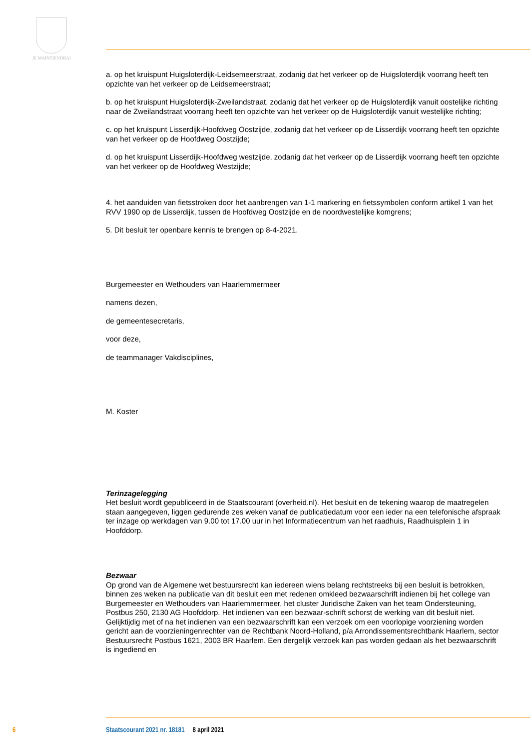JE MAINTIENDRAI
a. op het kruispunt Huigsloterdijk-Leidsemeerstraat, zodanig dat het verkeer op de Huigsloterdijk voorrang heeft ten opzichte van het verkeer op de Leidsemeerstraat;
b. op het kruispunt Huigsloterdijk-Zweilandstraat, zodanig dat het verkeer op de Huigsloterdijk vanuit oostelijke richting naar de Zweilandstraat voorrang heeft ten opzichte van het verkeer op de Huigsloterdijk vanuit westelijke richting;
c. op het kruispunt Lisserdijk-Hoofdweg Oostzijde, zodanig dat het verkeer op de Lisserdijk voorrang heeft ten opzichte van het verkeer op de Hoofdweg Oostzijde;
d. op het kruispunt Lisserdijk-Hoofdweg westzijde, zodanig dat het verkeer op de Lisserdijk voorrang heeft ten opzichte van het verkeer op de Hoofdweg Westzijde;
4. het aanduiden van fietsstroken door het aanbrengen van 1-1 markering en fietssymbolen conform artikel 1 van het RVV 1990 op de Lisserdijk, tussen de Hoofdweg Oostzijde en de noordwestelijke komgrens;
5. Dit besluit ter openbare kennis te brengen op 8-4-2021.
Burgemeester en Wethouders van Haarlemmermeer
namens dezen,
de gemeentesecretaris,
voor deze,
de teammanager Vakdisciplines,
M. Koster
Terinzagelegging
Het besluit wordt gepubliceerd in de Staatscourant (overheid.nl). Het besluit en de tekening waarop de maatregelen staan aangegeven, liggen gedurende zes weken vanaf de publicatiedatum voor een ieder na een telefonische afspraak ter inzage op werkdagen van 9.00 tot 17.00 uur in het Informatiecentrum van het raadhuis, Raadhuisplein 1 in Hoofddorp.
Bezwaar
Op grond van de Algemene wet bestuursrecht kan iedereen wiens belang rechtstreeks bij een besluit is betrokken, binnen zes weken na publicatie van dit besluit een met redenen omkleed bezwaarschrift indienen bij het college van Burgemeester en Wethouders van Haarlemmermeer, het cluster Juridische Zaken van het team Ondersteuning, Postbus 250, 2130 AG Hoofddorp. Het indienen van een bezwaar-schrift schorst de werking van dit besluit niet. Gelijktijdig met of na het indienen van een bezwaarschrift kan een verzoek om een voorlopige voorziening worden gericht aan de voorzieningenrechter van de Rechtbank Noord-Holland, p/a Arrondissementsrechtbank Haarlem, sector Bestuursrecht Postbus 1621, 2003 BR Haarlem. Een dergelijk verzoek kan pas worden gedaan als het bezwaarschrift is ingediend en
6
Staatscourant 2021 nr. 18181 8 april 2021